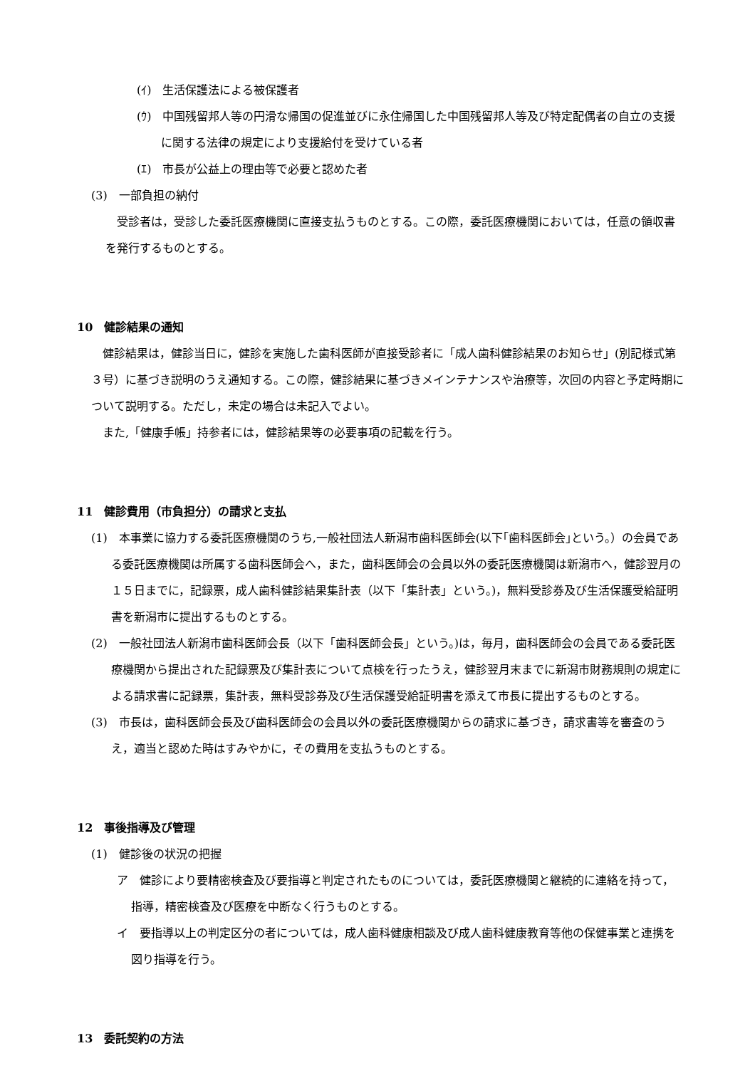(ｲ)　生活保護法による被保護者
(ｳ)　中国残留邦人等の円滑な帰国の促進並びに永住帰国した中国残留邦人等及び特定配偶者の自立の支援に関する法律の規定により支援給付を受けている者
(ｴ)　市長が公益上の理由等で必要と認めた者
(3)　一部負担の納付
受診者は，受診した委託医療機関に直接支払うものとする。この際，委託医療機関においては，任意の領収書を発行するものとする。
10　健診結果の通知
健診結果は，健診当日に，健診を実施した歯科医師が直接受診者に「成人歯科健診結果のお知らせ」(別記様式第３号）に基づき説明のうえ通知する。この際，健診結果に基づきメインテナンスや治療等，次回の内容と予定時期について説明する。ただし，未定の場合は未記入でよい。
また,「健康手帳」持参者には，健診結果等の必要事項の記載を行う。
11　健診費用（市負担分）の請求と支払
(1)　本事業に協力する委託医療機関のうち,一般社団法人新潟市歯科医師会(以下｢歯科医師会｣という。）の会員である委託医療機関は所属する歯科医師会へ，また，歯科医師会の会員以外の委託医療機関は新潟市へ，健診翌月の１５日までに，記録票，成人歯科健診結果集計表（以下「集計表」という。)，無料受診券及び生活保護受給証明書を新潟市に提出するものとする。
(2)　一般社団法人新潟市歯科医師会長（以下「歯科医師会長」という。)は，毎月，歯科医師会の会員である委託医療機関から提出された記録票及び集計表について点検を行ったうえ，健診翌月末までに新潟市財務規則の規定による請求書に記録票，集計表，無料受診券及び生活保護受給証明書を添えて市長に提出するものとする。
(3)　市長は，歯科医師会長及び歯科医師会の会員以外の委託医療機関からの請求に基づき，請求書等を審査のうえ，適当と認めた時はすみやかに，その費用を支払うものとする。
12　事後指導及び管理
(1)　健診後の状況の把握
ア　健診により要精密検査及び要指導と判定されたものについては，委託医療機関と継続的に連絡を持って，指導，精密検査及び医療を中断なく行うものとする。
イ　要指導以上の判定区分の者については，成人歯科健康相談及び成人歯科健康教育等他の保健事業と連携を図り指導を行う。
13　委託契約の方法